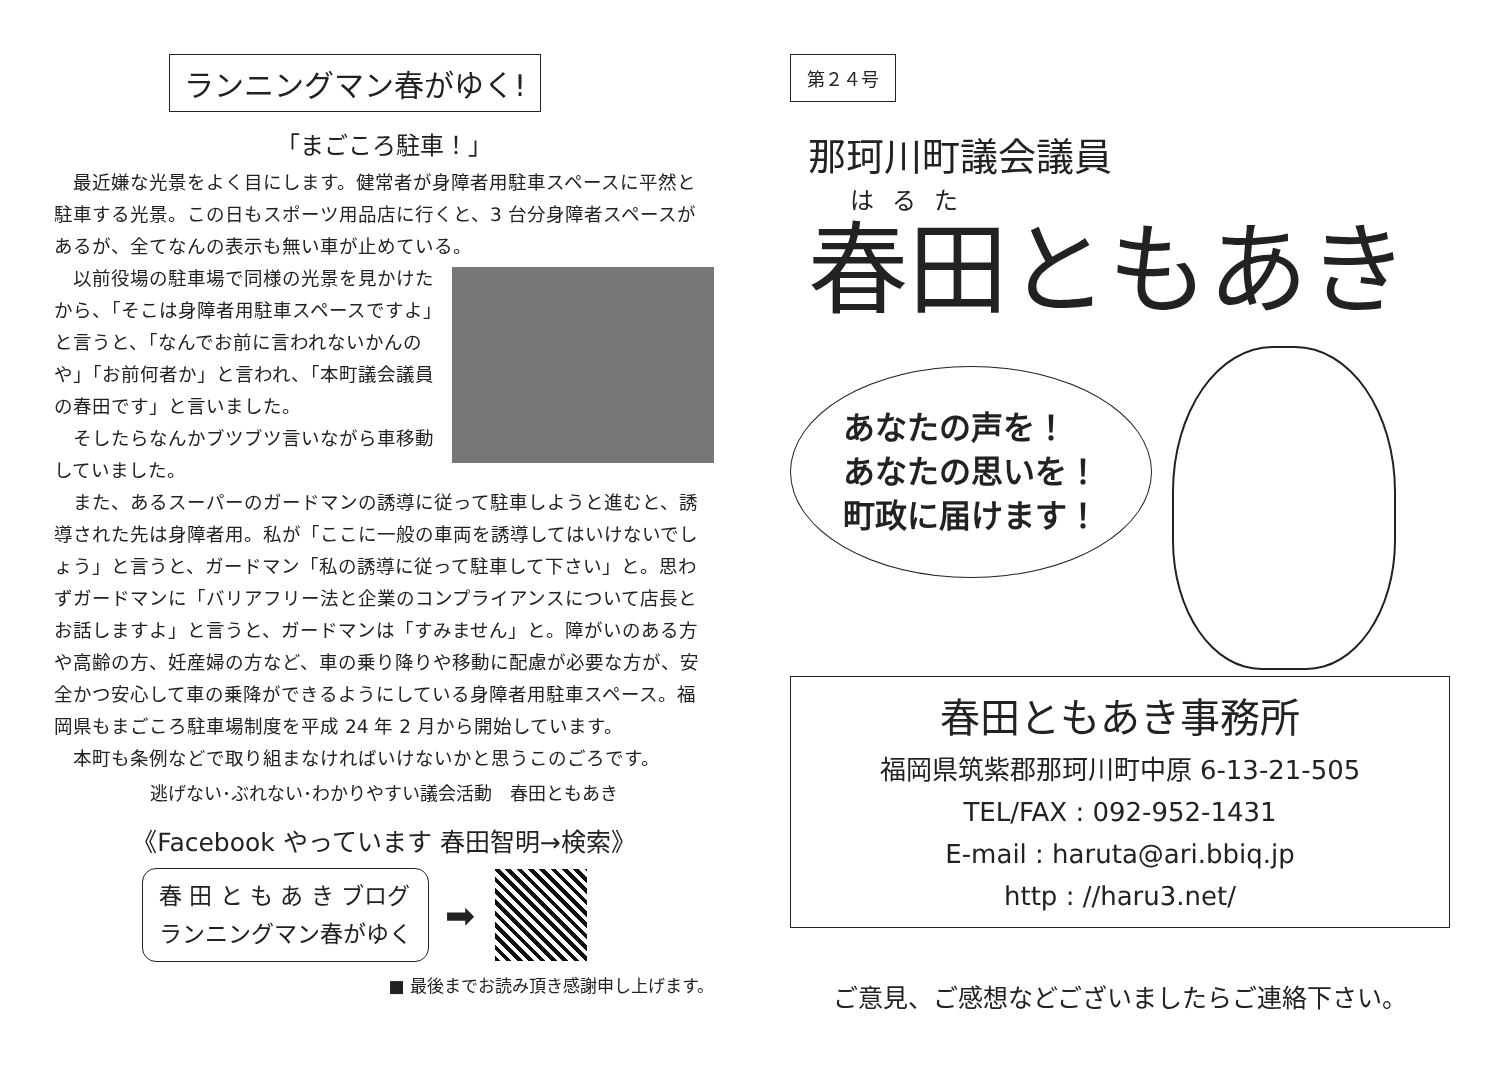ランニングマン春がゆく!
「まごころ駐車！」
最近嫌な光景をよく目にします。健常者が身障者用駐車スペースに平然と駐車する光景。この日もスポーツ用品店に行くと、3 台分身障者スペースがあるが、全てなんの表示も無い車が止めている。
以前役場の駐車場で同様の光景を見かけたから、「そこは身障者用駐車スペースですよ」と言うと、「なんでお前に言われないかんのや」「お前何者か」と言われ、「本町議会議員の春田です」と言いました。
そしたらなんかブツブツ言いながら車移動していました。
また、あるスーパーのガードマンの誘導に従って駐車しようと進むと、誘導された先は身障者用。私が「ここに一般の車両を誘導してはいけないでしょう」と言うと、ガードマン「私の誘導に従って駐車して下さい」と。思わずガードマンに「バリアフリー法と企業のコンプライアンスについて店長とお話しますよ」と言うと、ガードマンは「すみません」と。障がいのある方や高齢の方、妊産婦の方など、車の乗り降りや移動に配慮が必要な方が、安全かつ安心して車の乗降ができるようにしている身障者用駐車スペース。福岡県もまごころ駐車場制度を平成 24 年 2 月から開始しています。
本町も条例などで取り組まなければいけないかと思うこのごろです。
逃げない･ぶれない･わかりやすい議会活動　春田ともあき
《Facebook やっています 春田智明→検索》
春 田 と も あ き ブログ
ランニングマン春がゆく
➡
■ 最後までお読み頂き感謝申し上げます。
第２４号
那珂川町議会議員
はるた
春田ともあき
あなたの声を！
あなたの思いを！
町政に届けます！
春田ともあき事務所
福岡県筑紫郡那珂川町中原 6-13-21-505
TEL/FAX : 092-952-1431
E-mail : haruta@ari.bbiq.jp
http : //haru3.net/
ご意見、ご感想などございましたらご連絡下さい。